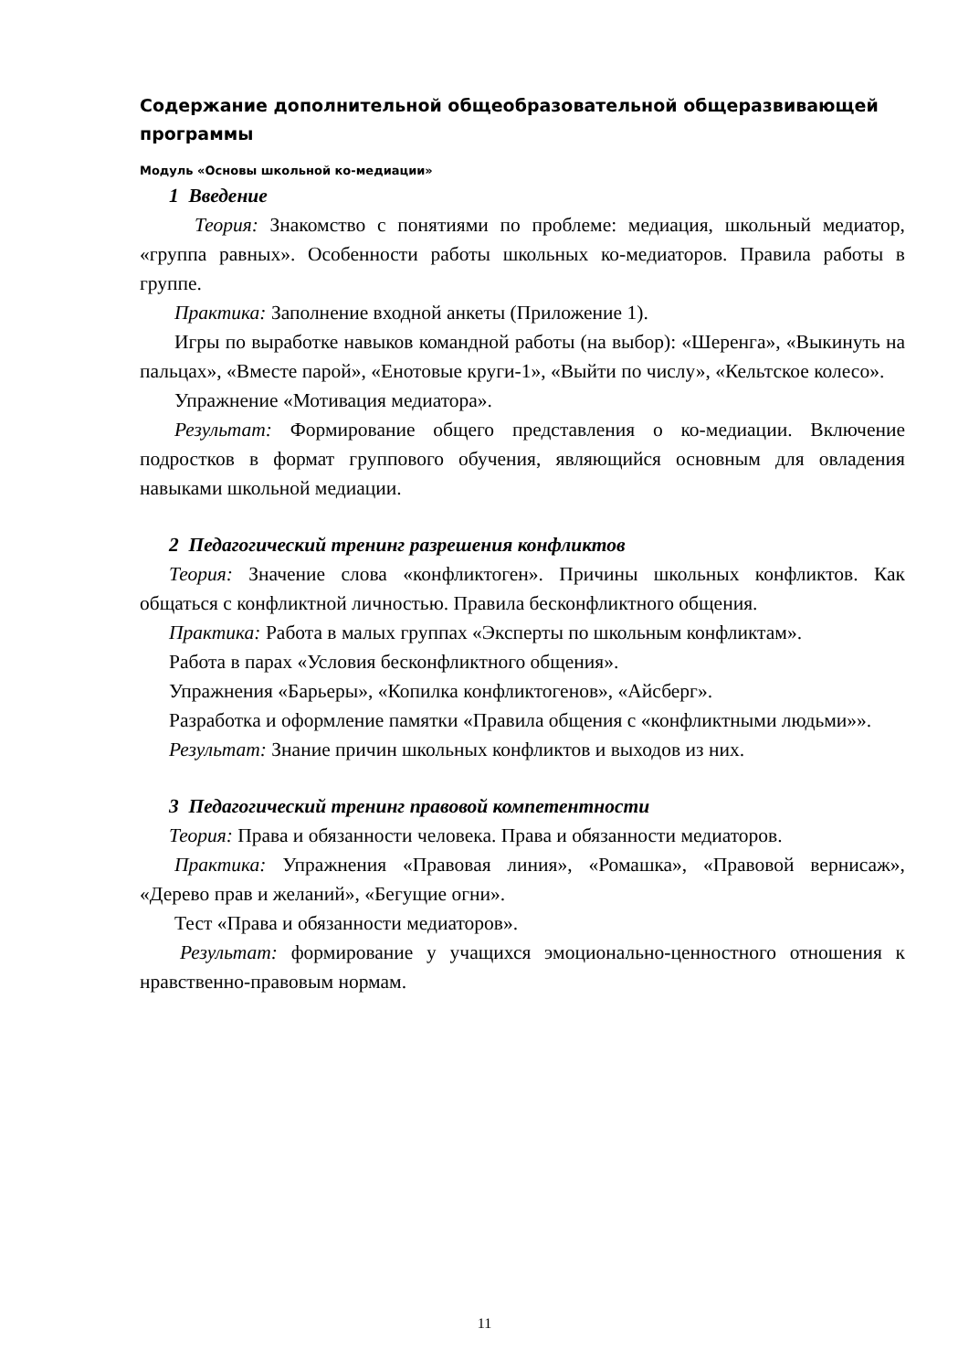Содержание дополнительной общеобразовательной общеразвивающей программы
Модуль «Основы школьной ко-медиации»
1 Введение
Теория: Знакомство с понятиями по проблеме: медиация, школьный медиатор, «группа равных». Особенности работы школьных ко-медиаторов. Правила работы в группе.
Практика: Заполнение входной анкеты (Приложение 1).
Игры по выработке навыков командной работы (на выбор): «Шеренга», «Выкинуть на пальцах», «Вместе парой», «Енотовые круги-1», «Выйти по числу», «Кельтское колесо».
Упражнение «Мотивация медиатора».
Результат: Формирование общего представления о ко-медиации. Включение подростков в формат группового обучения, являющийся основным для овладения навыками школьной медиации.
2 Педагогический тренинг разрешения конфликтов
Теория: Значение слова «конфликтоген». Причины школьных конфликтов. Как общаться с конфликтной личностью. Правила бесконфликтного общения.
Практика: Работа в малых группах «Эксперты по школьным конфликтам».
Работа в парах «Условия бесконфликтного общения».
Упражнения «Барьеры», «Копилка конфликтогенов», «Айсберг».
Разработка и оформление памятки «Правила общения с «конфликтными людьми»».
Результат: Знание причин школьных конфликтов и выходов из них.
3 Педагогический тренинг правовой компетентности
Теория: Права и обязанности человека. Права и обязанности медиаторов.
Практика: Упражнения «Правовая линия», «Ромашка», «Правовой вернисаж», «Дерево прав и желаний», «Бегущие огни».
Тест «Права и обязанности медиаторов».
Результат: формирование у учащихся эмоционально-ценностного отношения к нравственно-правовым нормам.
11